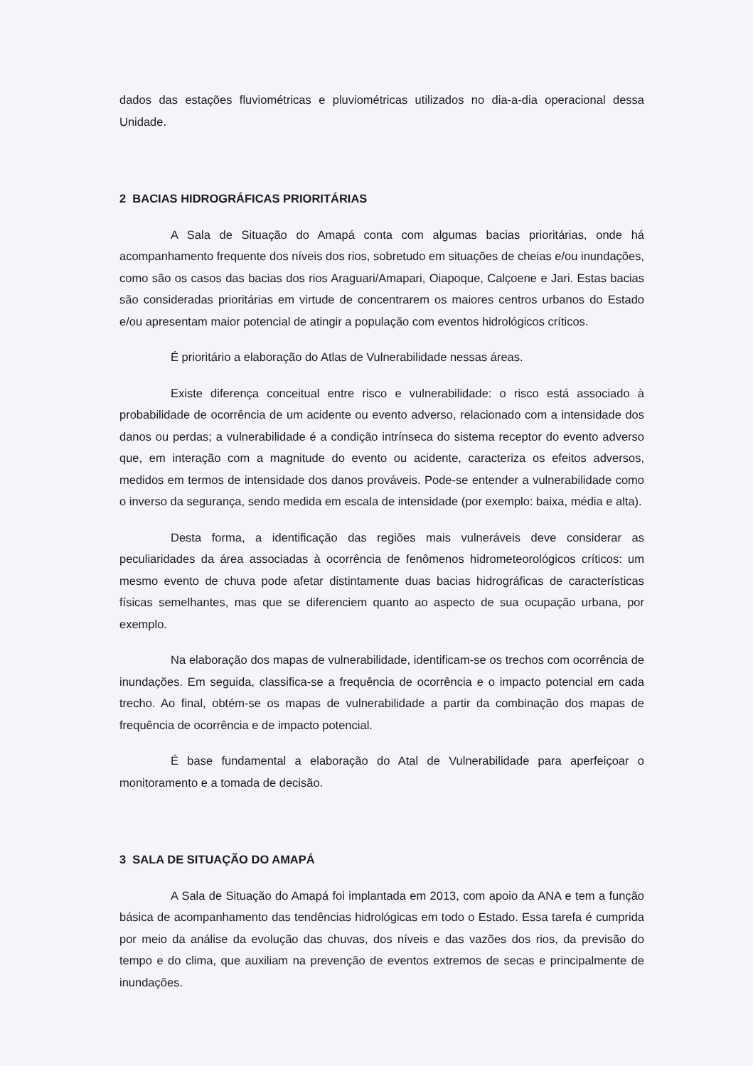dados das estações fluviométricas e pluviométricas utilizados no dia-a-dia operacional dessa Unidade.
2 BACIAS HIDROGRÁFICAS PRIORITÁRIAS
A Sala de Situação do Amapá conta com algumas bacias prioritárias, onde há acompanhamento frequente dos níveis dos rios, sobretudo em situações de cheias e/ou inundações, como são os casos das bacias dos rios Araguari/Amapari, Oiapoque, Calçoene e Jari. Estas bacias são consideradas prioritárias em virtude de concentrarem os maiores centros urbanos do Estado e/ou apresentam maior potencial de atingir a população com eventos hidrológicos críticos.
É prioritário a elaboração do Atlas de Vulnerabilidade nessas áreas.
Existe diferença conceitual entre risco e vulnerabilidade: o risco está associado à probabilidade de ocorrência de um acidente ou evento adverso, relacionado com a intensidade dos danos ou perdas; a vulnerabilidade é a condição intrínseca do sistema receptor do evento adverso que, em interação com a magnitude do evento ou acidente, caracteriza os efeitos adversos, medidos em termos de intensidade dos danos prováveis. Pode-se entender a vulnerabilidade como o inverso da segurança, sendo medida em escala de intensidade (por exemplo: baixa, média e alta).
Desta forma, a identificação das regiões mais vulneráveis deve considerar as peculiaridades da área associadas à ocorrência de fenômenos hidrometeorológicos críticos: um mesmo evento de chuva pode afetar distintamente duas bacias hidrográficas de características físicas semelhantes, mas que se diferenciem quanto ao aspecto de sua ocupação urbana, por exemplo.
Na elaboração dos mapas de vulnerabilidade, identificam-se os trechos com ocorrência de inundações. Em seguida, classifica-se a frequência de ocorrência e o impacto potencial em cada trecho. Ao final, obtém-se os mapas de vulnerabilidade a partir da combinação dos mapas de frequência de ocorrência e de impacto potencial.
É base fundamental a elaboração do Atal de Vulnerabilidade para aperfeiçoar o monitoramento e a tomada de decisão.
3 SALA DE SITUAÇÃO DO AMAPÁ
A Sala de Situação do Amapá foi implantada em 2013, com apoio da ANA e tem a função básica de acompanhamento das tendências hidrológicas em todo o Estado. Essa tarefa é cumprida por meio da análise da evolução das chuvas, dos níveis e das vazões dos rios, da previsão do tempo e do clima, que auxiliam na prevenção de eventos extremos de secas e principalmente de inundações.